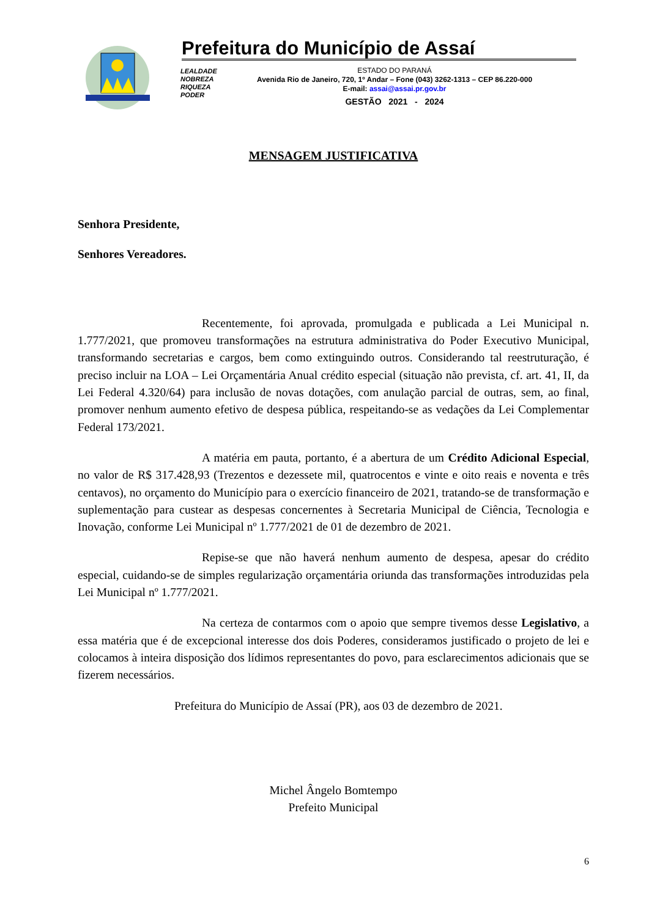Prefeitura do Município de Assaí
LEALDADE
NOBREZA
RIQUEZA
PODER
ESTADO DO PARANÁ
Avenida Rio de Janeiro, 720, 1º Andar – Fone (043) 3262-1313 – CEP 86.220-000
E-mail: assai@assai.pr.gov.br
GESTÃO 2021 - 2024
MENSAGEM JUSTIFICATIVA
Senhora Presidente,
Senhores Vereadores.
Recentemente, foi aprovada, promulgada e publicada a Lei Municipal n. 1.777/2021, que promoveu transformações na estrutura administrativa do Poder Executivo Municipal, transformando secretarias e cargos, bem como extinguindo outros. Considerando tal reestruturação, é preciso incluir na LOA – Lei Orçamentária Anual crédito especial (situação não prevista, cf. art. 41, II, da Lei Federal 4.320/64) para inclusão de novas dotações, com anulação parcial de outras, sem, ao final, promover nenhum aumento efetivo de despesa pública, respeitando-se as vedações da Lei Complementar Federal 173/2021.
A matéria em pauta, portanto, é a abertura de um Crédito Adicional Especial, no valor de R$ 317.428,93 (Trezentos e dezessete mil, quatrocentos e vinte e oito reais e noventa e três centavos), no orçamento do Município para o exercício financeiro de 2021, tratando-se de transformação e suplementação para custear as despesas concernentes à Secretaria Municipal de Ciência, Tecnologia e Inovação, conforme Lei Municipal nº 1.777/2021 de 01 de dezembro de 2021.
Repise-se que não haverá nenhum aumento de despesa, apesar do crédito especial, cuidando-se de simples regularização orçamentária oriunda das transformações introduzidas pela Lei Municipal nº 1.777/2021.
Na certeza de contarmos com o apoio que sempre tivemos desse Legislativo, a essa matéria que é de excepcional interesse dos dois Poderes, consideramos justificado o projeto de lei e colocamos à inteira disposição dos lídimos representantes do povo, para esclarecimentos adicionais que se fizerem necessários.
Prefeitura do Município de Assaí (PR), aos 03 de dezembro de 2021.
Michel Ângelo Bomtempo
Prefeito Municipal
6